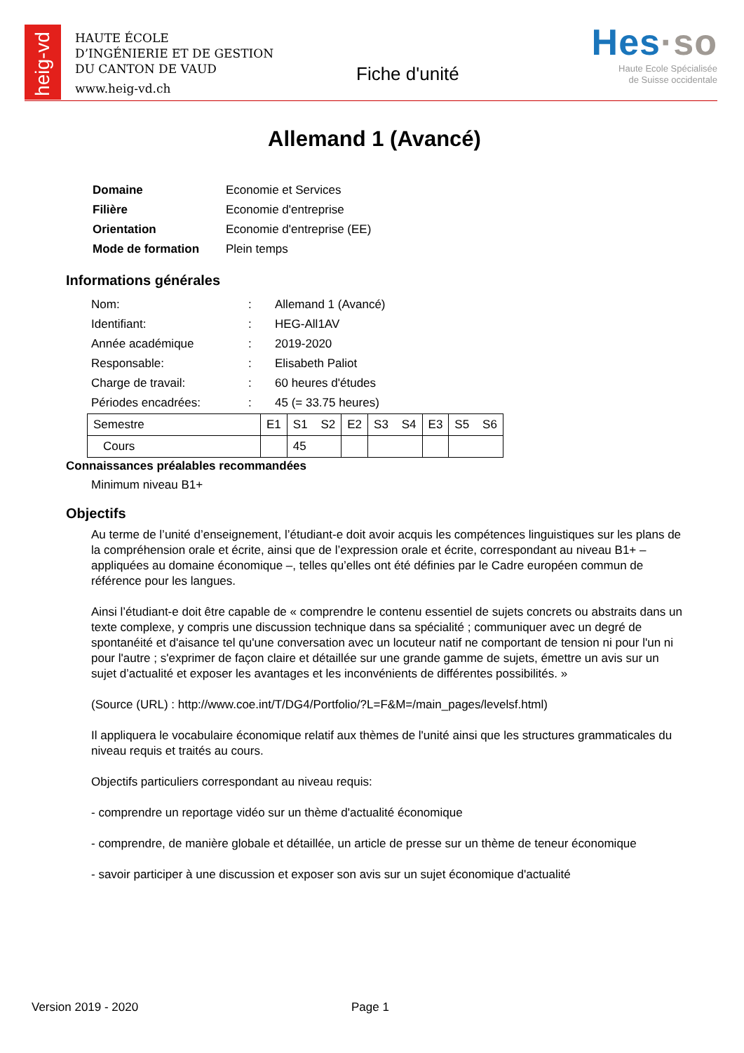heig-vd
HAUTE ÉCOLE
D’INGÉNIERIE ET DE GESTION
DU CANTON DE VAUD
www.heig-vd.ch
Fiche d'unité
Hes·so
Haute Ecole Spécialisée
de Suisse occidentale
Allemand 1 (Avancé)
| Domaine | Economie et Services |
| Filière | Economie d'entreprise |
| Orientation | Economie d'entreprise (EE) |
| Mode de formation | Plein temps |
Informations générales
| Nom: | : | Allemand 1 (Avancé) |
| Identifiant: | : | HEG-All1AV |
| Année académique | : | 2019-2020 |
| Responsable: | : | Elisabeth Paliot |
| Charge de travail: | : | 60 heures d'études |
| Périodes encadrées: | : | 45 (= 33.75 heures) |
| Semestre | E1 | S1 S2 | E2 | S3 S4 | E3 | S5 S6 |
| Cours | | 45 | | | | |
Connaissances préalables recommandées
Minimum niveau B1+
Objectifs
Au terme de l’unité d’enseignement, l’étudiant-e doit avoir acquis les compétences linguistiques sur les plans de la compréhension orale et écrite, ainsi que de l’expression orale et écrite, correspondant au niveau B1+ – appliquées au domaine économique –, telles qu’elles ont été définies par le Cadre européen commun de référence pour les langues.
Ainsi l’étudiant-e doit être capable de « comprendre le contenu essentiel de sujets concrets ou abstraits dans un texte complexe, y compris une discussion technique dans sa spécialité ; communiquer avec un degré de spontanéité et d'aisance tel qu'une conversation avec un locuteur natif ne comportant de tension ni pour l'un ni pour l'autre ; s'exprimer de façon claire et détaillée sur une grande gamme de sujets, émettre un avis sur un sujet d’actualité et exposer les avantages et les inconvénients de différentes possibilités. »
(Source (URL) : http://www.coe.int/T/DG4/Portfolio/?L=F&M=/main_pages/levelsf.html)
Il appliquera le vocabulaire économique relatif aux thèmes de l'unité ainsi que les structures grammaticales du niveau requis et traités au cours.
Objectifs particuliers correspondant au niveau requis:
- comprendre un reportage vidéo sur un thème d'actualité économique
- comprendre, de manière globale et détaillée, un article de presse sur un thème de teneur économique
- savoir participer à une discussion et exposer son avis sur un sujet économique d'actualité
Version 2019 - 2020 Page 1